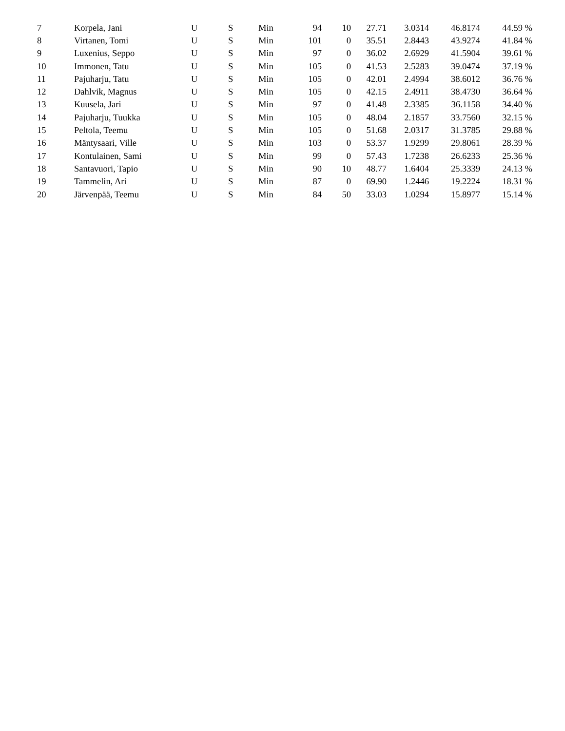| 7 | Korpela, Jani | U | S | Min | 94 | 10 | 27.71 | 3.0314 | 46.8174 | 44.59 % |
| 8 | Virtanen, Tomi | U | S | Min | 101 | 0 | 35.51 | 2.8443 | 43.9274 | 41.84 % |
| 9 | Luxenius, Seppo | U | S | Min | 97 | 0 | 36.02 | 2.6929 | 41.5904 | 39.61 % |
| 10 | Immonen, Tatu | U | S | Min | 105 | 0 | 41.53 | 2.5283 | 39.0474 | 37.19 % |
| 11 | Pajuharju, Tatu | U | S | Min | 105 | 0 | 42.01 | 2.4994 | 38.6012 | 36.76 % |
| 12 | Dahlvik, Magnus | U | S | Min | 105 | 0 | 42.15 | 2.4911 | 38.4730 | 36.64 % |
| 13 | Kuusela, Jari | U | S | Min | 97 | 0 | 41.48 | 2.3385 | 36.1158 | 34.40 % |
| 14 | Pajuharju, Tuukka | U | S | Min | 105 | 0 | 48.04 | 2.1857 | 33.7560 | 32.15 % |
| 15 | Peltola, Teemu | U | S | Min | 105 | 0 | 51.68 | 2.0317 | 31.3785 | 29.88 % |
| 16 | Mäntysaari, Ville | U | S | Min | 103 | 0 | 53.37 | 1.9299 | 29.8061 | 28.39 % |
| 17 | Kontulainen, Sami | U | S | Min | 99 | 0 | 57.43 | 1.7238 | 26.6233 | 25.36 % |
| 18 | Santavuori, Tapio | U | S | Min | 90 | 10 | 48.77 | 1.6404 | 25.3339 | 24.13 % |
| 19 | Tammelin, Ari | U | S | Min | 87 | 0 | 69.90 | 1.2446 | 19.2224 | 18.31 % |
| 20 | Järvenpää, Teemu | U | S | Min | 84 | 50 | 33.03 | 1.0294 | 15.8977 | 15.14 % |